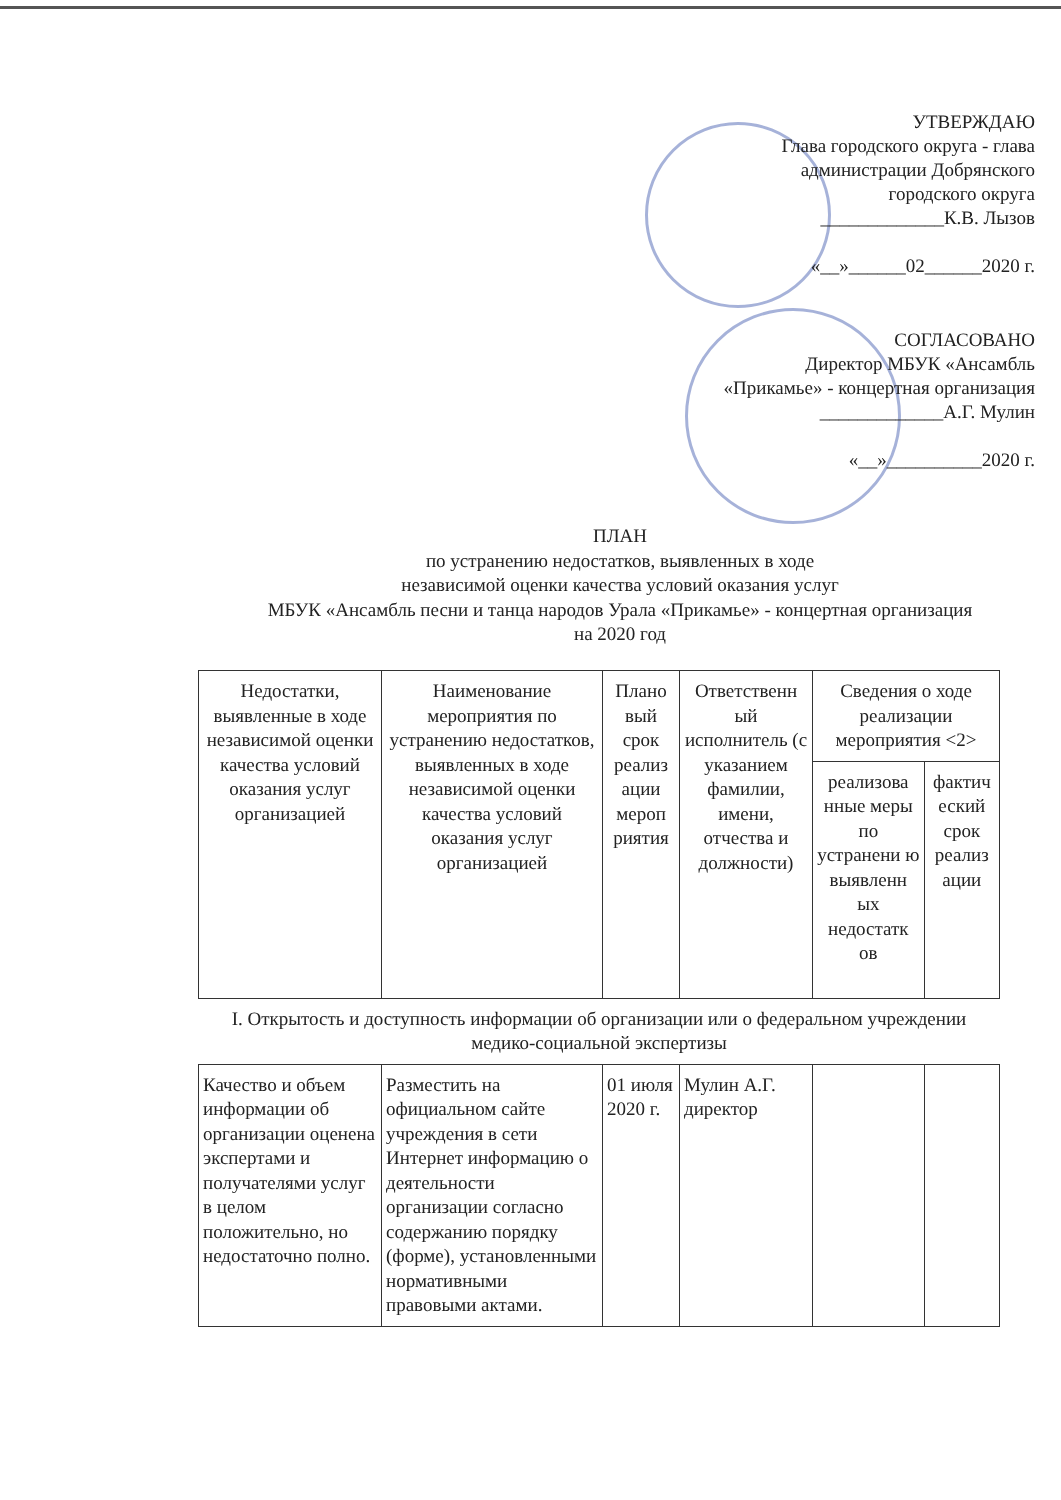УТВЕРЖДАЮ
Глава городского округа - глава
администрации Добрянского
городского округа
_____________К.В. Лызов
«__»______02______2020 г.
СОГЛАСОВАНО
Директор МБУК «Ансамбль
«Прикамье» - концертная организация
_____________А.Г. Мулин
«__»__________2020 г.
ПЛАН
по устранению недостатков, выявленных в ходе
независимой оценки качества условий оказания услуг
МБУК «Ансамбль песни и танца народов Урала «Прикамье» - концертная организация
на 2020 год
| Недостатки, выявленные в ходе независимой оценки качества условий оказания услуг организацией | Наименование мероприятия по устранению недостатков, выявленных в ходе независимой оценки качества условий оказания услуг организацией | Плано вый срок реализ ации мероп риятия | Ответственн ый исполнитель (с указанием фамилии, имени, отчества и должности) | Сведения о ходе реализации мероприятия <2> | |
| --- | --- | --- | --- | --- | --- |
| | | | | реализова нные меры по устранени ю выявленн ых недостатк ов | фактич еский срок реализ ации |
| I. Открытость и доступность информации об организации или о федеральном учреждении медико-социальной экспертизы | | | | | |
| Качество и объем информации об организации оценена экспертами и получателями услуг в целом положительно, но недостаточно полно. | Разместить на официальном сайте учреждения в сети Интернет информацию о деятельности организации согласно содержанию порядку (форме), установленными нормативными правовыми актами. | 01 июля 2020 г. | Мулин А.Г. директор | | |